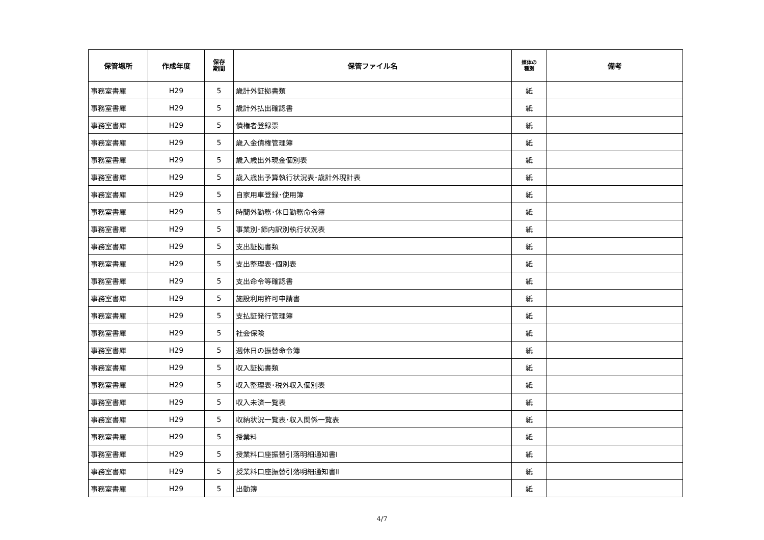| 保管場所 | 作成年度 | 保存 期間 | 保管ファイル名 | 媒体の 種別 | 備考 |
| --- | --- | --- | --- | --- | --- |
| 事務室書庫 | H29 | 5 | 歳計外証拠書類 | 紙 | |
| 事務室書庫 | H29 | 5 | 歳計外払出確認書 | 紙 | |
| 事務室書庫 | H29 | 5 | 債権者登録票 | 紙 | |
| 事務室書庫 | H29 | 5 | 歳入金債権管理簿 | 紙 | |
| 事務室書庫 | H29 | 5 | 歳入歳出外現金個別表 | 紙 | |
| 事務室書庫 | H29 | 5 | 歳入歳出予算執行状況表･歳計外現計表 | 紙 | |
| 事務室書庫 | H29 | 5 | 自家用車登録･使用簿 | 紙 | |
| 事務室書庫 | H29 | 5 | 時間外勤務･休日勤務命令簿 | 紙 | |
| 事務室書庫 | H29 | 5 | 事業別･節内訳別執行状況表 | 紙 | |
| 事務室書庫 | H29 | 5 | 支出証拠書類 | 紙 | |
| 事務室書庫 | H29 | 5 | 支出整理表･個別表 | 紙 | |
| 事務室書庫 | H29 | 5 | 支出命令等確認書 | 紙 | |
| 事務室書庫 | H29 | 5 | 施設利用許可申請書 | 紙 | |
| 事務室書庫 | H29 | 5 | 支払証発行管理簿 | 紙 | |
| 事務室書庫 | H29 | 5 | 社会保険 | 紙 | |
| 事務室書庫 | H29 | 5 | 週休日の振替命令簿 | 紙 | |
| 事務室書庫 | H29 | 5 | 収入証拠書類 | 紙 | |
| 事務室書庫 | H29 | 5 | 収入整理表･税外収入個別表 | 紙 | |
| 事務室書庫 | H29 | 5 | 収入未済一覧表 | 紙 | |
| 事務室書庫 | H29 | 5 | 収納状況一覧表･収入関係一覧表 | 紙 | |
| 事務室書庫 | H29 | 5 | 授業料 | 紙 | |
| 事務室書庫 | H29 | 5 | 授業料口座振替引落明細通知書Ⅰ | 紙 | |
| 事務室書庫 | H29 | 5 | 授業料口座振替引落明細通知書Ⅱ | 紙 | |
| 事務室書庫 | H29 | 5 | 出勤簿 | 紙 | |
4/7